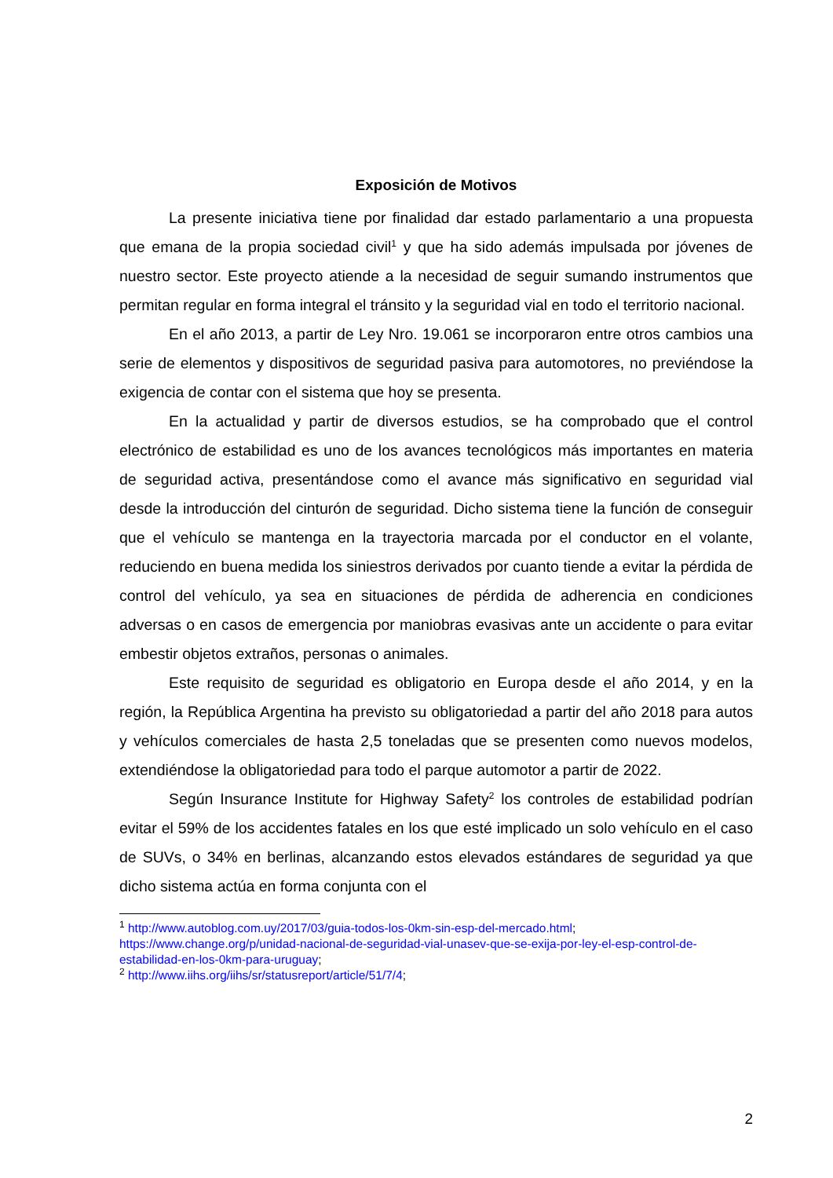Exposición de Motivos
La presente iniciativa tiene por finalidad dar estado parlamentario a una propuesta que emana de la propia sociedad civil<sup>1</sup> y que ha sido además impulsada por jóvenes de nuestro sector. Este proyecto atiende a la necesidad de seguir sumando instrumentos que permitan regular en forma integral el tránsito y la seguridad vial en todo el territorio nacional.
En el año 2013, a partir de Ley Nro. 19.061 se incorporaron entre otros cambios una serie de elementos y dispositivos de seguridad pasiva para automotores, no previéndose la exigencia de contar con el sistema que hoy se presenta.
En la actualidad y partir de diversos estudios, se ha comprobado que el control electrónico de estabilidad es uno de los avances tecnológicos más importantes en materia de seguridad activa, presentándose como el avance más significativo en seguridad vial desde la introducción del cinturón de seguridad. Dicho sistema tiene la función de conseguir que el vehículo se mantenga en la trayectoria marcada por el conductor en el volante, reduciendo en buena medida los siniestros derivados por cuanto tiende a evitar la pérdida de control del vehículo, ya sea en situaciones de pérdida de adherencia en condiciones adversas o en casos de emergencia por maniobras evasivas ante un accidente o para evitar embestir objetos extraños, personas o animales.
Este requisito de seguridad es obligatorio en Europa desde el año 2014, y en la región, la República Argentina ha previsto su obligatoriedad a partir del año 2018 para autos y vehículos comerciales de hasta 2,5 toneladas que se presenten como nuevos modelos, extendiéndose la obligatoriedad para todo el parque automotor a partir de 2022.
Según Insurance Institute for Highway Safety<sup>2</sup> los controles de estabilidad podrían evitar el 59% de los accidentes fatales en los que esté implicado un solo vehículo en el caso de SUVs, o 34% en berlinas, alcanzando estos elevados estándares de seguridad ya que dicho sistema actúa en forma conjunta con el
<sup>1</sup> http://www.autoblog.com.uy/2017/03/guia-todos-los-0km-sin-esp-del-mercado.html; https://www.change.org/p/unidad-nacional-de-seguridad-vial-unasev-que-se-exija-por-ley-el-esp-control-de-estabilidad-en-los-0km-para-uruguay;
<sup>2</sup> http://www.iihs.org/iihs/sr/statusreport/article/51/7/4;
2